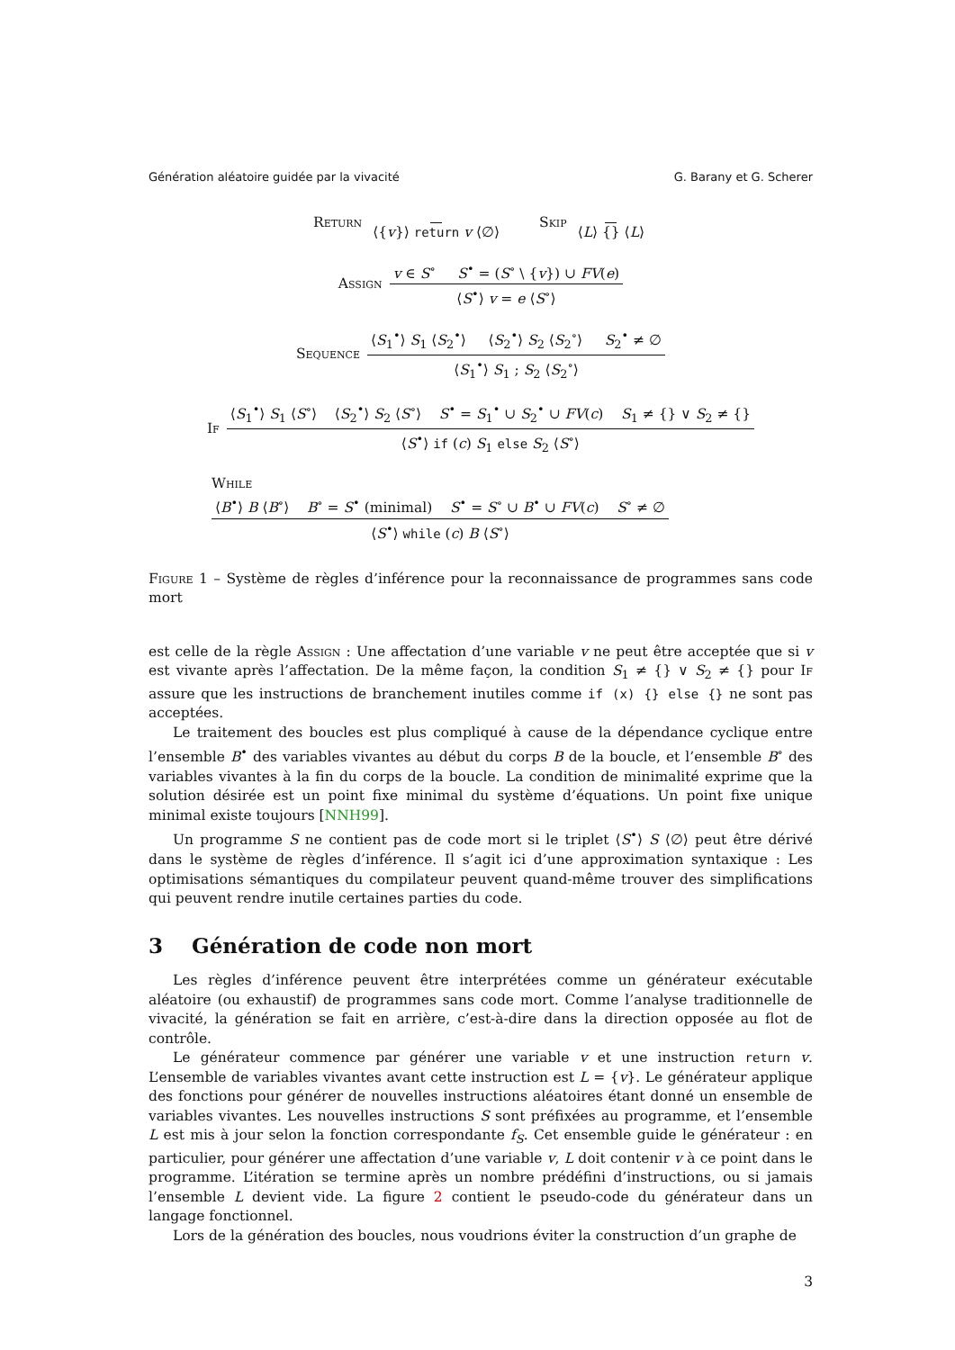Génération aléatoire guidée par la vivacité G. Barany et G. Scherer
Return ⟨{v}⟩ return v ⟨∅⟩ Skip ⟨L⟩ {} ⟨L⟩
Assign v ∈ S<sup>∘</sup> S<sup>•</sup> = (S<sup>∘</sup> \ {v}) ∪ FV(e) ⟨S<sup>•</sup>⟩ v = e ⟨S<sup>∘</sup>⟩
Sequence ⟨S<sub>1</sub><sup>•</sup>⟩ S<sub>1</sub> ⟨S<sub>2</sub><sup>•</sup>⟩ ⟨S<sub>2</sub><sup>•</sup>⟩ S<sub>2</sub> ⟨S<sub>2</sub><sup>∘</sup>⟩ S<sub>2</sub><sup>•</sup> ≠ ∅ ⟨S<sub>1</sub><sup>•</sup>⟩ S<sub>1</sub> ; S<sub>2</sub> ⟨S<sub>2</sub><sup>∘</sup>⟩
If ⟨S<sub>1</sub><sup>•</sup>⟩ S<sub>1</sub> ⟨S<sup>∘</sup>⟩ ⟨S<sub>2</sub><sup>•</sup>⟩ S<sub>2</sub> ⟨S<sup>∘</sup>⟩ S<sup>•</sup> = S<sub>1</sub><sup>•</sup> ∪ S<sub>2</sub><sup>•</sup> ∪ FV(c) S<sub>1</sub> ≠ {} ∨ S<sub>2</sub> ≠ {} ⟨S<sup>•</sup>⟩ if (c) S<sub>1</sub> else S<sub>2</sub> ⟨S<sup>∘</sup>⟩
While
⟨B<sup>•</sup>⟩ B ⟨B<sup>∘</sup>⟩ B<sup>∘</sup> = S<sup>•</sup> (minimal) S<sup>•</sup> = S<sup>∘</sup> ∪ B<sup>•</sup> ∪ FV(c) S<sup>∘</sup> ≠ ∅ ⟨S<sup>•</sup>⟩ while (c) B ⟨S<sup>∘</sup>⟩
Figure 1 – Système de règles d’inférence pour la reconnaissance de programmes sans code mort
est celle de la règle Assign : Une affectation d’une variable v ne peut être acceptée que si v est vivante après l’affectation. De la même façon, la condition S<sub>1</sub> ≠ {} ∨ S<sub>2</sub> ≠ {} pour If assure que les instructions de branchement inutiles comme if (x) {} else {} ne sont pas acceptées.
Le traitement des boucles est plus compliqué à cause de la dépendance cyclique entre l’ensemble B<sup>•</sup> des variables vivantes au début du corps B de la boucle, et l’ensemble B<sup>∘</sup> des variables vivantes à la fin du corps de la boucle. La condition de minimalité exprime que la solution désirée est un point fixe minimal du système d’équations. Un point fixe unique minimal existe toujours [NNH99].
Un programme S ne contient pas de code mort si le triplet ⟨S<sup>•</sup>⟩ S ⟨∅⟩ peut être dérivé dans le système de règles d’inférence. Il s’agit ici d’une approximation syntaxique : Les optimisations sémantiques du compilateur peuvent quand-même trouver des simplifications qui peuvent rendre inutile certaines parties du code.
3 Génération de code non mort
Les règles d’inférence peuvent être interprétées comme un générateur exécutable aléatoire (ou exhaustif) de programmes sans code mort. Comme l’analyse traditionnelle de vivacité, la génération se fait en arrière, c’est-à-dire dans la direction opposée au flot de contrôle.
Le générateur commence par générer une variable v et une instruction return v. L’ensemble de variables vivantes avant cette instruction est L = {v}. Le générateur applique des fonctions pour générer de nouvelles instructions aléatoires étant donné un ensemble de variables vivantes. Les nouvelles instructions S sont préfixées au programme, et l’ensemble L est mis à jour selon la fonction correspondante f<sub>S</sub>. Cet ensemble guide le générateur : en particulier, pour générer une affectation d’une variable v, L doit contenir v à ce point dans le programme. L’itération se termine après un nombre prédéfini d’instructions, ou si jamais l’ensemble L devient vide. La figure 2 contient le pseudo-code du générateur dans un langage fonctionnel.
Lors de la génération des boucles, nous voudrions éviter la construction d’un graphe de
3